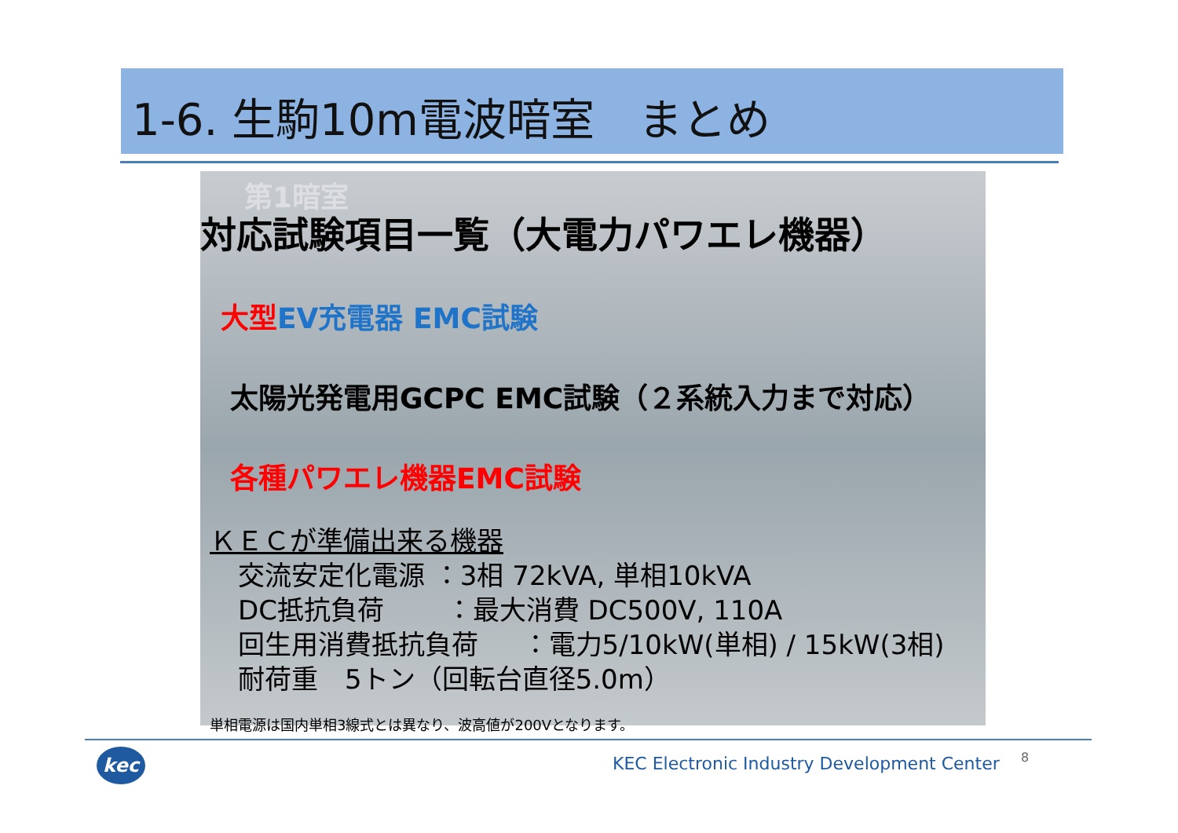1-6. 生駒10m電波暗室　まとめ
第1暗室
対応試験項目一覧（大電力パワエレ機器）
大型EV充電器 EMC試験
太陽光発電用GCPC EMC試験（２系統入力まで対応）
各種パワエレ機器EMC試験
ＫＥＣが準備出来る機器
交流安定化電源 ：3相 72kVA, 単相10kVA
DC抵抗負荷 　　：最大消費 DC500V, 110A
回生用消費抵抗負荷 　 ：電力5/10kW(単相) / 15kW(3相)
耐荷重　5トン（回転台直径5.0m）
単相電源は国内単相3線式とは異なり、波高値が200Vとなります。
kec
KEC Electronic Industry Development Center
8